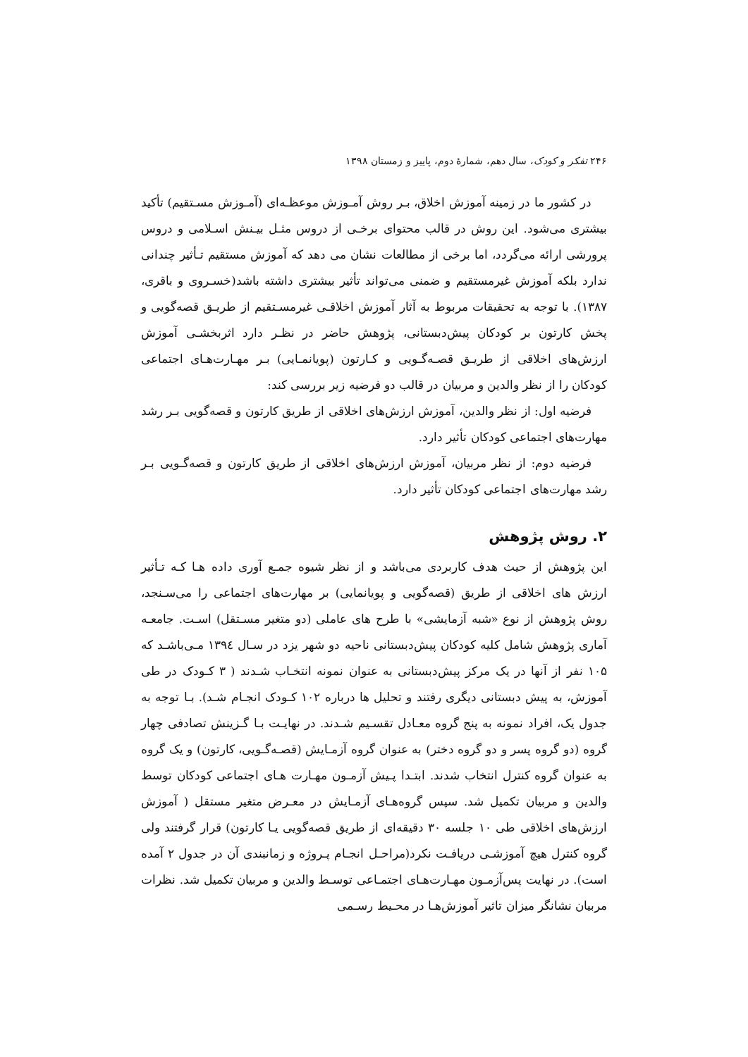۲۴۶ تفکر و کودک، سال دهم، شمارهٔ دوم، پاییز و زمستان ۱۳۹۸
در کشور ما در زمینه آموزش اخلاق، بـر روش آمـوزش موعظـه‌ای (آمـوزش مسـتقیم) تأکید بیشتری می‌شود. این روش در قالب محتوای برخـی از دروس مثـل بیـنش اسـلامی و دروس پرورشی ارائه می‌گردد، اما برخی از مطالعات نشان می دهد که آموزش مستقیم تـأثیر چندانی ندارد بلکه آموزش غیرمستقیم و ضمنی می‌تواند تأثیر بیشتری داشته باشد(خسـروی و باقری، ۱۳۸۷). با توجه به تحقیقات مربوط به آثار آموزش اخلاقـی غیرمسـتقیم از طریـق قصه‌گویی و پخش کارتون بر کودکان پیش‌دبستانی، پژوهش حاضر در نظـر دارد اثربخشـی آموزش ارزش‌های اخلاقی از طریـق قصـه‌گـویی و کـارتون (پویانمـایی) بـر مهـارت‌هـای اجتماعی کودکان را از نظر والدین و مربیان در قالب دو فرضیه زیر بررسی کند:
فرضیه اول: از نظر والدین، آموزش ارزش‌های اخلاقی از طریق کارتون و قصه‌گویی بـر رشد مهارت‌های اجتماعی کودکان تأثیر دارد.
فرضیه دوم: از نظر مربیان، آموزش ارزش‌های اخلاقی از طریق کارتون و قصه‌گـویی بـر رشد مهارت‌های اجتماعی کودکان تأثیر دارد.
۲. روش پژوهش
این پژوهش از حیث هدف کاربردی می‌باشد و از نظر شیوه جمـع آوری داده هـا کـه تـأثیر ارزش های اخلاقی از طریق (قصه‌گویی و پویانمایی) بر مهارت‌های اجتماعی را می‌سـنجد، روش پژوهش از نوع «شبه آزمایشی» با طرح های عاملی (دو متغیر مسـتقل) اسـت. جامعـه آماری پژوهش شامل کلیه کودکان پیش‌دبستانی ناحیه دو شهر یزد در سـال ۱۳۹٤ مـی‌باشـد که ۱۰۵ نفر از آنها در یک مرکز پیش‌دبستانی به عنوان نمونه انتخـاب شـدند ( ۳ کـودک در طی آموزش، به پیش دبستانی دیگری رفتند و تحلیل ها درباره ۱۰۲ کـودک انجـام شـد). بـا توجه به جدول یک، افراد نمونه به پنج گروه معـادل تقسـیم شـدند. در نهایـت بـا گـزینش تصادفی چهار گروه (دو گروه پسر و دو گروه دختر) به عنوان گروه آزمـایش (قصـه‌گـویی، کارتون) و یک گروه به عنوان گروه کنترل انتخاب شدند. ابتـدا پـیش آزمـون مهـارت هـای اجتماعی کودکان توسط والدین و مربیان تکمیل شد. سپس گروه‌هـای آزمـایش در معـرض متغیر مستقل ( آموزش ارزش‌های اخلاقی طی ۱۰ جلسه ۳۰ دقیقه‌ای از طریق قصه‌گویی یـا کارتون) قرار گرفتند ولی گروه کنترل هیچ آموزشـی دریافـت نکرد(مراحـل انجـام پـروژه و زمانبندی آن در جدول ۲ آمده است). در نهایت پس‌آزمـون مهـارت‌هـای اجتمـاعی توسـط والدین و مربیان تکمیل شد. نظرات مربیان نشانگر میزان تاثیر آموزش‌هـا در محـیط رسـمی